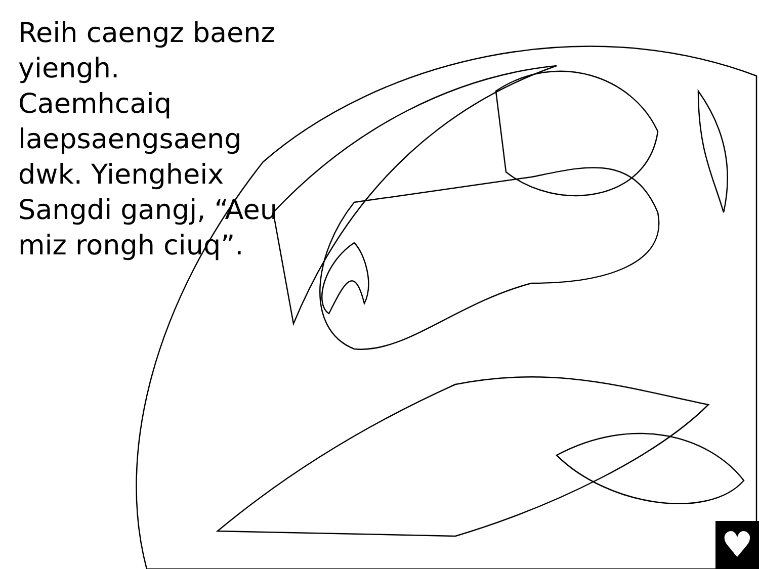Reih caengz baenz yiengh. Caemhcaiq laepsaengsaeng dwk. Yiengheix Sangdi gangj, “Aeu miz rongh ciuq”.
♥